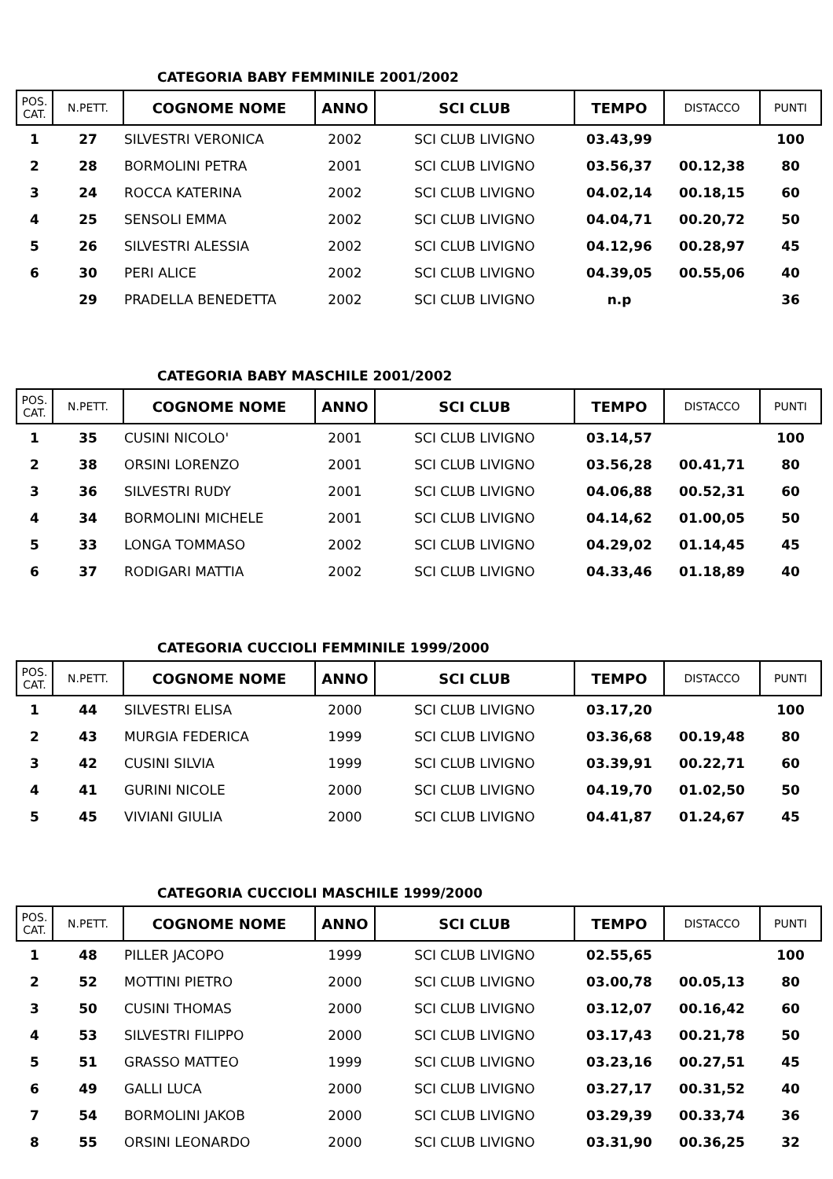CATEGORIA BABY FEMMINILE 2001/2002
| POS. CAT. | N.PETT. | COGNOME NOME | ANNO | SCI CLUB | TEMPO | DISTACCO | PUNTI |
| --- | --- | --- | --- | --- | --- | --- | --- |
| 1 | 27 | SILVESTRI VERONICA | 2002 | SCI CLUB LIVIGNO | 03.43,99 | | 100 |
| 2 | 28 | BORMOLINI PETRA | 2001 | SCI CLUB LIVIGNO | 03.56,37 | 00.12,38 | 80 |
| 3 | 24 | ROCCA KATERINA | 2002 | SCI CLUB LIVIGNO | 04.02,14 | 00.18,15 | 60 |
| 4 | 25 | SENSOLI EMMA | 2002 | SCI CLUB LIVIGNO | 04.04,71 | 00.20,72 | 50 |
| 5 | 26 | SILVESTRI ALESSIA | 2002 | SCI CLUB LIVIGNO | 04.12,96 | 00.28,97 | 45 |
| 6 | 30 | PERI ALICE | 2002 | SCI CLUB LIVIGNO | 04.39,05 | 00.55,06 | 40 |
| | 29 | PRADELLA BENEDETTA | 2002 | SCI CLUB LIVIGNO | n.p | | 36 |
CATEGORIA BABY MASCHILE 2001/2002
| POS. CAT. | N.PETT. | COGNOME NOME | ANNO | SCI CLUB | TEMPO | DISTACCO | PUNTI |
| --- | --- | --- | --- | --- | --- | --- | --- |
| 1 | 35 | CUSINI NICOLO' | 2001 | SCI CLUB LIVIGNO | 03.14,57 | | 100 |
| 2 | 38 | ORSINI LORENZO | 2001 | SCI CLUB LIVIGNO | 03.56,28 | 00.41,71 | 80 |
| 3 | 36 | SILVESTRI RUDY | 2001 | SCI CLUB LIVIGNO | 04.06,88 | 00.52,31 | 60 |
| 4 | 34 | BORMOLINI MICHELE | 2001 | SCI CLUB LIVIGNO | 04.14,62 | 01.00,05 | 50 |
| 5 | 33 | LONGA TOMMASO | 2002 | SCI CLUB LIVIGNO | 04.29,02 | 01.14,45 | 45 |
| 6 | 37 | RODIGARI MATTIA | 2002 | SCI CLUB LIVIGNO | 04.33,46 | 01.18,89 | 40 |
CATEGORIA CUCCIOLI FEMMINILE 1999/2000
| POS. CAT. | N.PETT. | COGNOME NOME | ANNO | SCI CLUB | TEMPO | DISTACCO | PUNTI |
| --- | --- | --- | --- | --- | --- | --- | --- |
| 1 | 44 | SILVESTRI ELISA | 2000 | SCI CLUB LIVIGNO | 03.17,20 | | 100 |
| 2 | 43 | MURGIA FEDERICA | 1999 | SCI CLUB LIVIGNO | 03.36,68 | 00.19,48 | 80 |
| 3 | 42 | CUSINI SILVIA | 1999 | SCI CLUB LIVIGNO | 03.39,91 | 00.22,71 | 60 |
| 4 | 41 | GURINI NICOLE | 2000 | SCI CLUB LIVIGNO | 04.19,70 | 01.02,50 | 50 |
| 5 | 45 | VIVIANI GIULIA | 2000 | SCI CLUB LIVIGNO | 04.41,87 | 01.24,67 | 45 |
CATEGORIA CUCCIOLI MASCHILE 1999/2000
| POS. CAT. | N.PETT. | COGNOME NOME | ANNO | SCI CLUB | TEMPO | DISTACCO | PUNTI |
| --- | --- | --- | --- | --- | --- | --- | --- |
| 1 | 48 | PILLER JACOPO | 1999 | SCI CLUB LIVIGNO | 02.55,65 | | 100 |
| 2 | 52 | MOTTINI PIETRO | 2000 | SCI CLUB LIVIGNO | 03.00,78 | 00.05,13 | 80 |
| 3 | 50 | CUSINI THOMAS | 2000 | SCI CLUB LIVIGNO | 03.12,07 | 00.16,42 | 60 |
| 4 | 53 | SILVESTRI FILIPPO | 2000 | SCI CLUB LIVIGNO | 03.17,43 | 00.21,78 | 50 |
| 5 | 51 | GRASSO MATTEO | 1999 | SCI CLUB LIVIGNO | 03.23,16 | 00.27,51 | 45 |
| 6 | 49 | GALLI LUCA | 2000 | SCI CLUB LIVIGNO | 03.27,17 | 00.31,52 | 40 |
| 7 | 54 | BORMOLINI JAKOB | 2000 | SCI CLUB LIVIGNO | 03.29,39 | 00.33,74 | 36 |
| 8 | 55 | ORSINI LEONARDO | 2000 | SCI CLUB LIVIGNO | 03.31,90 | 00.36,25 | 32 |